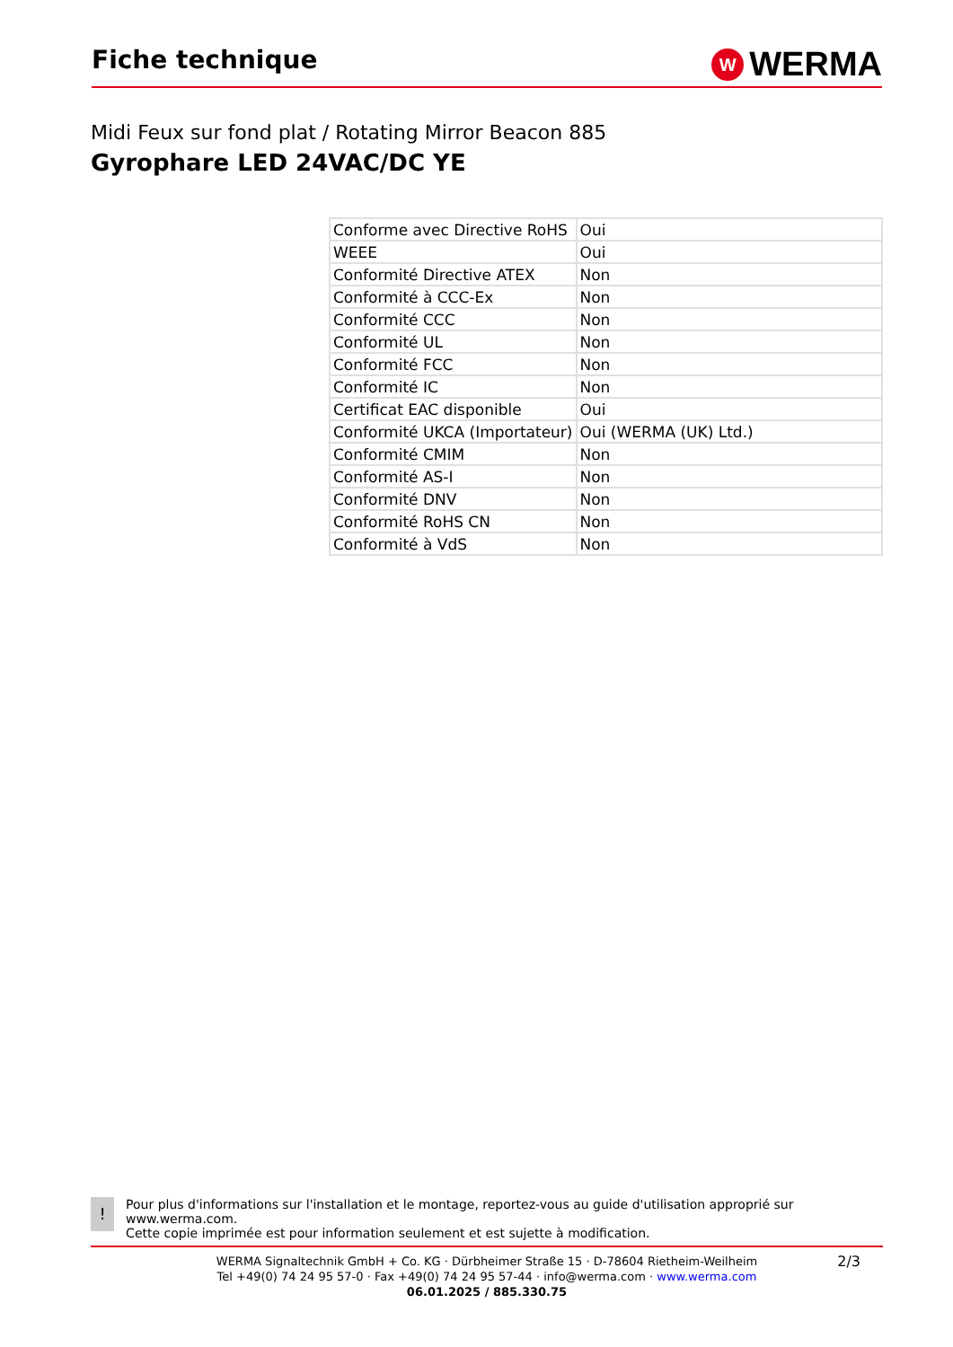Fiche technique
W WERMA
Midi Feux sur fond plat / Rotating Mirror Beacon 885
Gyrophare LED 24VAC/DC YE
| Conforme avec Directive RoHS | Oui |
| WEEE | Oui |
| Conformité Directive ATEX | Non |
| Conformité à CCC-Ex | Non |
| Conformité CCC | Non |
| Conformité UL | Non |
| Conformité FCC | Non |
| Conformité IC | Non |
| Certificat EAC disponible | Oui |
| Conformité UKCA (Importateur) | Oui (WERMA (UK) Ltd.) |
| Conformité CMIM | Non |
| Conformité AS-I | Non |
| Conformité DNV | Non |
| Conformité RoHS CN | Non |
| Conformité à VdS | Non |
!
Pour plus d'informations sur l'installation et le montage, reportez-vous au guide d'utilisation approprié sur www.werma.com.
Cette copie imprimée est pour information seulement et est sujette à modification.
WERMA Signaltechnik GmbH + Co. KG · Dürbheimer Straße 15 · D-78604 Rietheim-Weilheim
Tel +49(0) 74 24 95 57-0 · Fax +49(0) 74 24 95 57-44 · info@werma.com · www.werma.com
06.01.2025 / 885.330.75
2/3